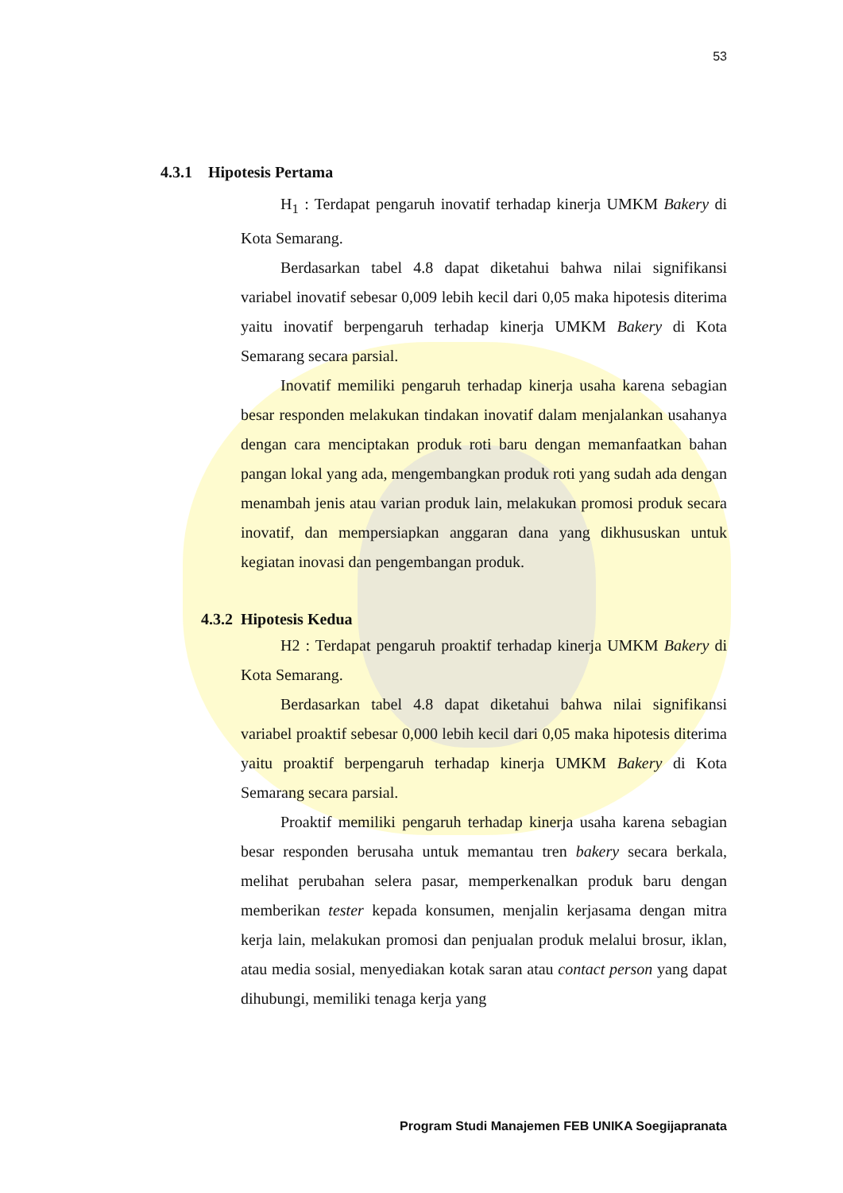53
4.3.1 Hipotesis Pertama
H<sub>1</sub> : Terdapat pengaruh inovatif terhadap kinerja UMKM Bakery di Kota Semarang.
Berdasarkan tabel 4.8 dapat diketahui bahwa nilai signifikansi variabel inovatif sebesar 0,009 lebih kecil dari 0,05 maka hipotesis diterima yaitu inovatif berpengaruh terhadap kinerja UMKM Bakery di Kota Semarang secara parsial.
Inovatif memiliki pengaruh terhadap kinerja usaha karena sebagian besar responden melakukan tindakan inovatif dalam menjalankan usahanya dengan cara menciptakan produk roti baru dengan memanfaatkan bahan pangan lokal yang ada, mengembangkan produk roti yang sudah ada dengan menambah jenis atau varian produk lain, melakukan promosi produk secara inovatif, dan mempersiapkan anggaran dana yang dikhususkan untuk kegiatan inovasi dan pengembangan produk.
4.3.2 Hipotesis Kedua
H2 : Terdapat pengaruh proaktif terhadap kinerja UMKM Bakery di Kota Semarang.
Berdasarkan tabel 4.8 dapat diketahui bahwa nilai signifikansi variabel proaktif sebesar 0,000 lebih kecil dari 0,05 maka hipotesis diterima yaitu proaktif berpengaruh terhadap kinerja UMKM Bakery di Kota Semarang secara parsial.
Proaktif memiliki pengaruh terhadap kinerja usaha karena sebagian besar responden berusaha untuk memantau tren bakery secara berkala, melihat perubahan selera pasar, memperkenalkan produk baru dengan memberikan tester kepada konsumen, menjalin kerjasama dengan mitra kerja lain, melakukan promosi dan penjualan produk melalui brosur, iklan, atau media sosial, menyediakan kotak saran atau contact person yang dapat dihubungi, memiliki tenaga kerja yang
Program Studi Manajemen FEB UNIKA Soegijapranata